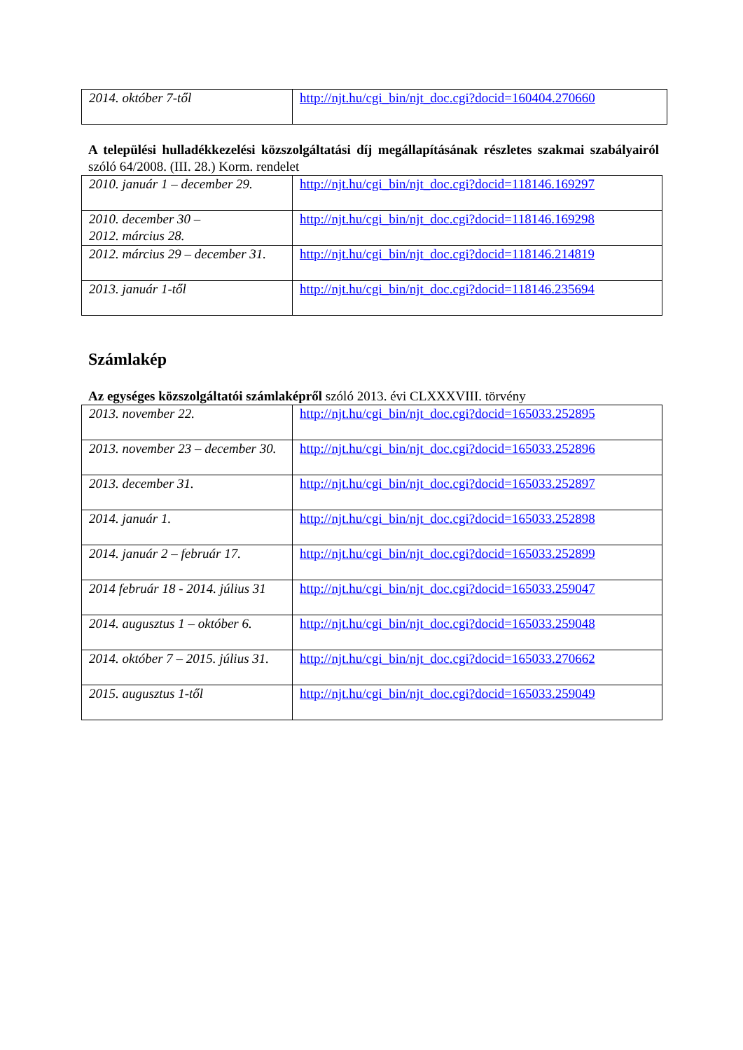| 2014. október 7-től | http://njt.hu/cgi_bin/njt_doc.cgi?docid=160404.270660 |
A települési hulladékkezelési közszolgáltatási díj megállapításának részletes szakmai szabályairól szóló 64/2008. (III. 28.) Korm. rendelet
| 2010. január 1 – december 29. | http://njt.hu/cgi_bin/njt_doc.cgi?docid=118146.169297 |
| 2010. december 30 – 2012. március 28. | http://njt.hu/cgi_bin/njt_doc.cgi?docid=118146.169298 |
| 2012. március 29 – december 31. | http://njt.hu/cgi_bin/njt_doc.cgi?docid=118146.214819 |
| 2013. január 1-től | http://njt.hu/cgi_bin/njt_doc.cgi?docid=118146.235694 |
Számlakép
Az egységes közszolgáltatói számlaképről szóló 2013. évi CLXXXVIII. törvény
| 2013. november 22. | http://njt.hu/cgi_bin/njt_doc.cgi?docid=165033.252895 |
| 2013. november 23 – december 30. | http://njt.hu/cgi_bin/njt_doc.cgi?docid=165033.252896 |
| 2013. december 31. | http://njt.hu/cgi_bin/njt_doc.cgi?docid=165033.252897 |
| 2014. január 1. | http://njt.hu/cgi_bin/njt_doc.cgi?docid=165033.252898 |
| 2014. január 2 – február 17. | http://njt.hu/cgi_bin/njt_doc.cgi?docid=165033.252899 |
| 2014 február 18 - 2014. július 31 | http://njt.hu/cgi_bin/njt_doc.cgi?docid=165033.259047 |
| 2014. augusztus 1 – október 6. | http://njt.hu/cgi_bin/njt_doc.cgi?docid=165033.259048 |
| 2014. október 7 – 2015. július 31. | http://njt.hu/cgi_bin/njt_doc.cgi?docid=165033.270662 |
| 2015. augusztus 1-től | http://njt.hu/cgi_bin/njt_doc.cgi?docid=165033.259049 |